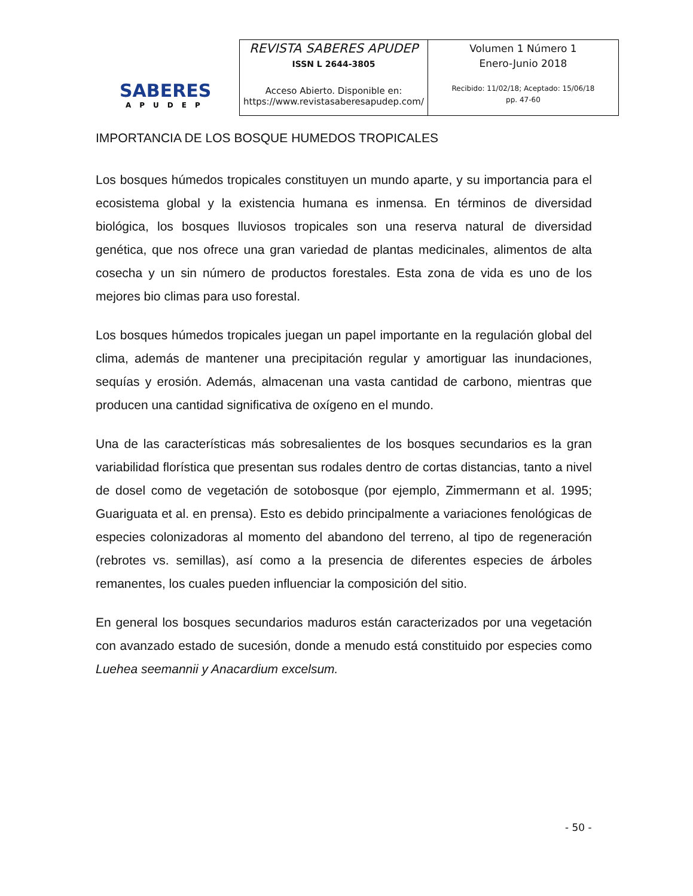SABERES
APUDEP
| REVISTA SABERES APUDEP ISSN L 2644-3805 Acceso Abierto. Disponible en: https://www.revistasaberesapudep.com/ | Volumen 1 Número 1 Enero-Junio 2018 Recibido: 11/02/18; Aceptado: 15/06/18 pp. 47-60 |
IMPORTANCIA DE LOS BOSQUE HUMEDOS TROPICALES
Los bosques húmedos tropicales constituyen un mundo aparte, y su importancia para el ecosistema global y la existencia humana es inmensa. En términos de diversidad biológica, los bosques lluviosos tropicales son una reserva natural de diversidad genética, que nos ofrece una gran variedad de plantas medicinales, alimentos de alta cosecha y un sin número de productos forestales. Esta zona de vida es uno de los mejores bio climas para uso forestal.
Los bosques húmedos tropicales juegan un papel importante en la regulación global del clima, además de mantener una precipitación regular y amortiguar las inundaciones, sequías y erosión. Además, almacenan una vasta cantidad de carbono, mientras que producen una cantidad significativa de oxígeno en el mundo.
Una de las características más sobresalientes de los bosques secundarios es la gran variabilidad florística que presentan sus rodales dentro de cortas distancias, tanto a nivel de dosel como de vegetación de sotobosque (por ejemplo, Zimmermann et al. 1995; Guariguata et al. en prensa). Esto es debido principalmente a variaciones fenológicas de especies colonizadoras al momento del abandono del terreno, al tipo de regeneración (rebrotes vs. semillas), así como a la presencia de diferentes especies de árboles remanentes, los cuales pueden influenciar la composición del sitio.
En general los bosques secundarios maduros están caracterizados por una vegetación con avanzado estado de sucesión, donde a menudo está constituido por especies como Luehea seemannii y Anacardium excelsum.
- 50 -